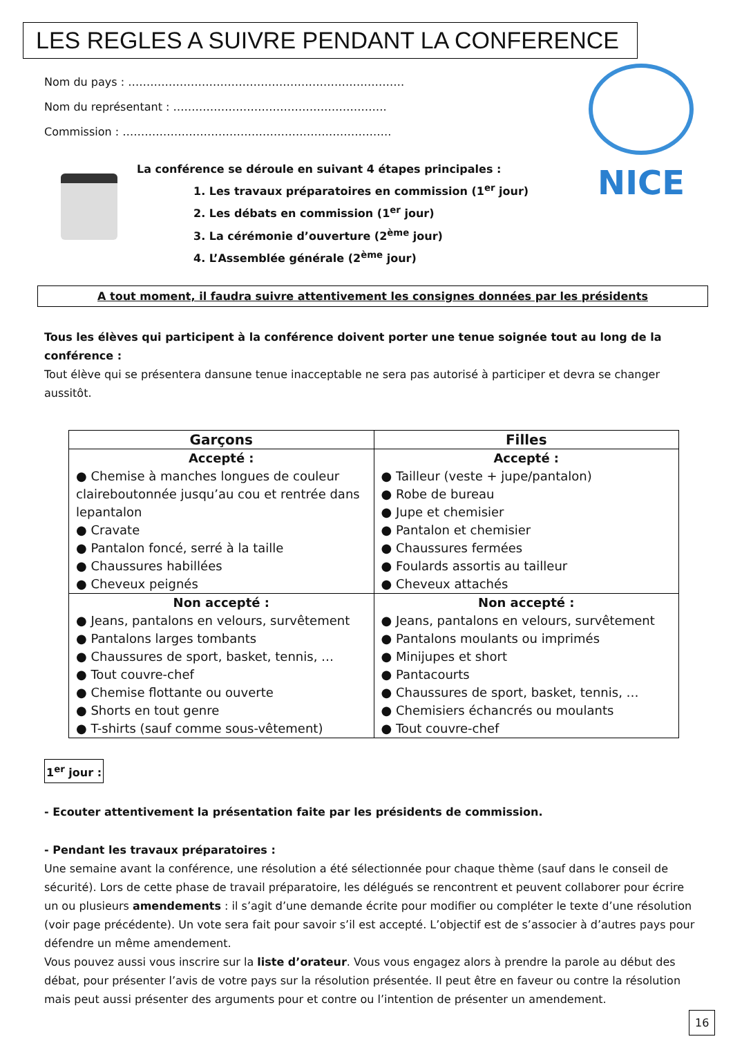LES REGLES A SUIVRE PENDANT LA CONFERENCE
NICE
Nom du pays : …………………………………………………………………
Nom du représentant : ………………………………………………….
Commission : ……………………………………………………………….
La conférence se déroule en suivant 4 étapes principales :
1. Les travaux préparatoires en commission (1<sup>er</sup> jour)
2. Les débats en commission (1<sup>er</sup> jour)
3. La cérémonie d’ouverture (2<sup>ème</sup> jour)
4. L’Assemblée générale (2<sup>ème</sup> jour)
A tout moment, il faudra suivre attentivement les consignes données par les présidents
Tous les élèves qui participent à la conférence doivent porter une tenue soignée tout au long de la conférence :
Tout élève qui se présentera dansune tenue inacceptable ne sera pas autorisé à participer et devra se changer aussitôt.
| Garçons | Filles |
| --- | --- |
| Accepté : ● Chemise à manches longues de couleur claireboutonnée jusqu’au cou et rentrée dans lepantalon ● Cravate ● Pantalon foncé, serré à la taille ● Chaussures habillées ● Cheveux peignés | Accepté : ● Tailleur (veste + jupe/pantalon) ● Robe de bureau ● Jupe et chemisier ● Pantalon et chemisier ● Chaussures fermées ● Foulards assortis au tailleur ● Cheveux attachés |
| Non accepté : ● Jeans, pantalons en velours, survêtement ● Pantalons larges tombants ● Chaussures de sport, basket, tennis, … ● Tout couvre-chef ● Chemise flottante ou ouverte ● Shorts en tout genre ● T-shirts (sauf comme sous-vêtement) | Non accepté : ● Jeans, pantalons en velours, survêtement ● Pantalons moulants ou imprimés ● Minijupes et short ● Pantacourts ● Chaussures de sport, basket, tennis, … ● Chemisiers échancrés ou moulants ● Tout couvre-chef |
1<sup>er</sup> jour :
- Ecouter attentivement la présentation faite par les présidents de commission.
- Pendant les travaux préparatoires :
Une semaine avant la conférence, une résolution a été sélectionnée pour chaque thème (sauf dans le conseil de sécurité). Lors de cette phase de travail préparatoire, les délégués se rencontrent et peuvent collaborer pour écrire un ou plusieurs amendements : il s’agit d’une demande écrite pour modifier ou compléter le texte d’une résolution (voir page précédente). Un vote sera fait pour savoir s’il est accepté. L’objectif est de s’associer à d’autres pays pour défendre un même amendement.
Vous pouvez aussi vous inscrire sur la liste d’orateur. Vous vous engagez alors à prendre la parole au début des débat, pour présenter l’avis de votre pays sur la résolution présentée. Il peut être en faveur ou contre la résolution mais peut aussi présenter des arguments pour et contre ou l’intention de présenter un amendement.
16